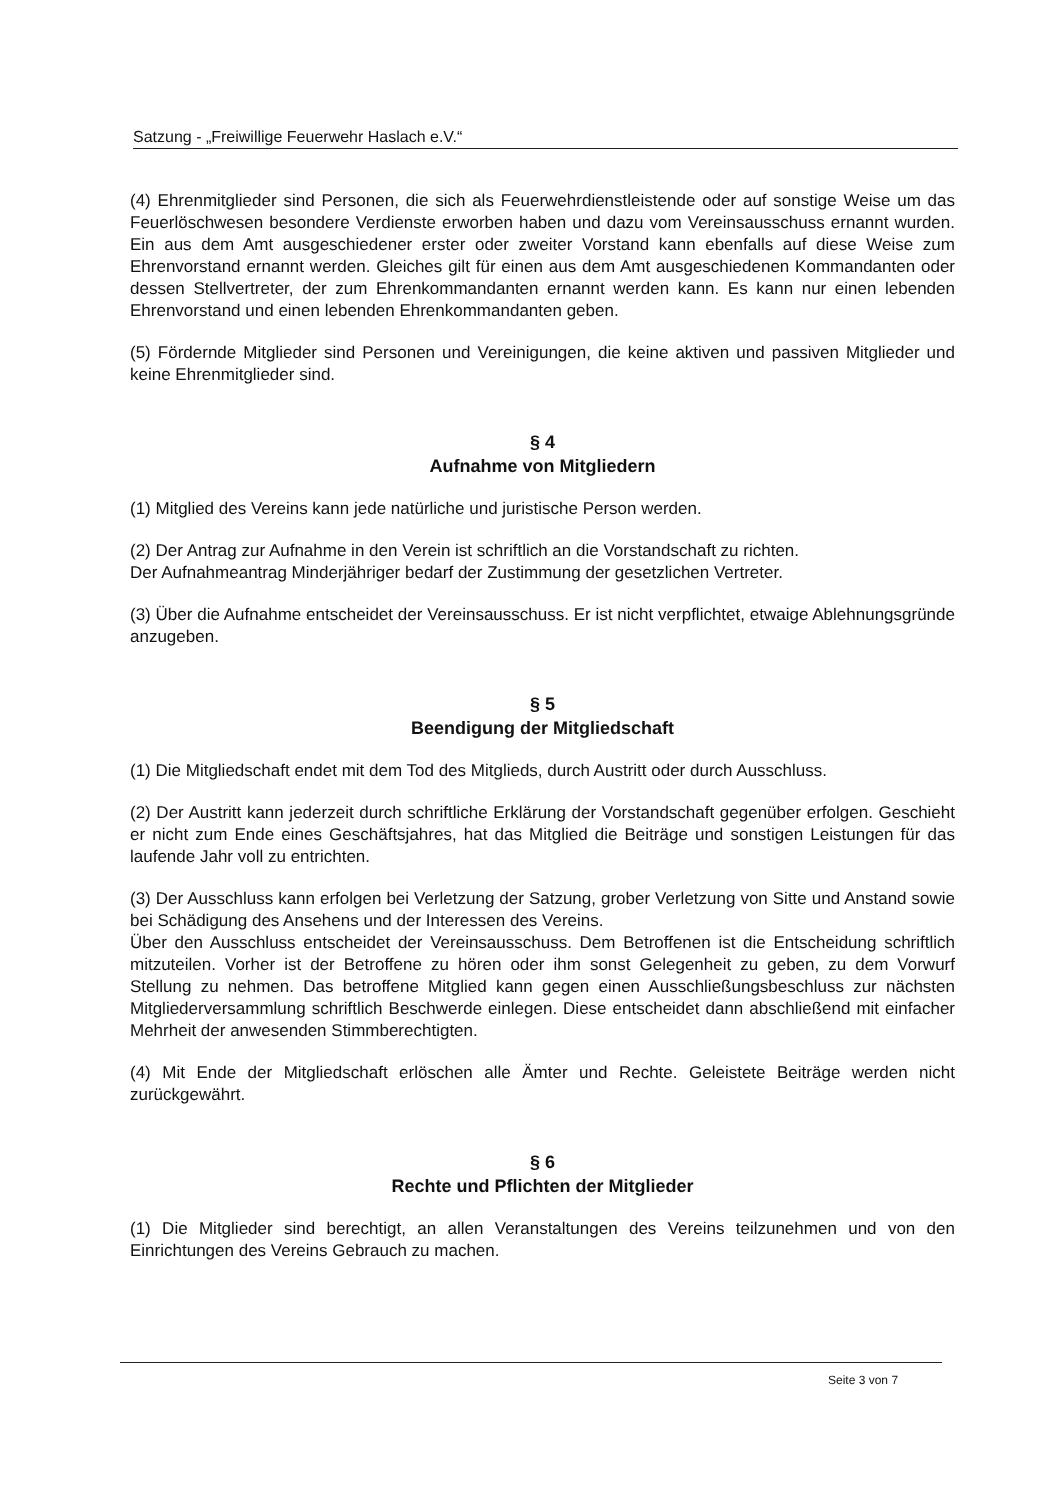Satzung - „Freiwillige Feuerwehr Haslach e.V.“
(4) Ehrenmitglieder sind Personen, die sich als Feuerwehrdienstleistende oder auf sonstige Weise um das Feuerlöschwesen besondere Verdienste erworben haben und dazu vom Vereinsausschuss ernannt wurden. Ein aus dem Amt ausgeschiedener erster oder zweiter Vorstand kann ebenfalls auf diese Weise zum Ehrenvorstand ernannt werden. Gleiches gilt für einen aus dem Amt ausgeschiedenen Kommandanten oder dessen Stellvertreter, der zum Ehrenkommandanten ernannt werden kann. Es kann nur einen lebenden Ehrenvorstand und einen lebenden Ehrenkommandanten geben.
(5) Fördernde Mitglieder sind Personen und Vereinigungen, die keine aktiven und passiven Mitglieder und keine Ehrenmitglieder sind.
§ 4
Aufnahme von Mitgliedern
(1) Mitglied des Vereins kann jede natürliche und juristische Person werden.
(2) Der Antrag zur Aufnahme in den Verein ist schriftlich an die Vorstandschaft zu richten.
Der Aufnahmeantrag Minderjähriger bedarf der Zustimmung der gesetzlichen Vertreter.
(3) Über die Aufnahme entscheidet der Vereinsausschuss. Er ist nicht verpflichtet, etwaige Ablehnungsgründe anzugeben.
§ 5
Beendigung der Mitgliedschaft
(1) Die Mitgliedschaft endet mit dem Tod des Mitglieds, durch Austritt oder durch Ausschluss.
(2) Der Austritt kann jederzeit durch schriftliche Erklärung der Vorstandschaft gegenüber erfolgen. Geschieht er nicht zum Ende eines Geschäftsjahres, hat das Mitglied die Beiträge und sonstigen Leistungen für das laufende Jahr voll zu entrichten.
(3) Der Ausschluss kann erfolgen bei Verletzung der Satzung, grober Verletzung von Sitte und Anstand sowie bei Schädigung des Ansehens und der Interessen des Vereins.
Über den Ausschluss entscheidet der Vereinsausschuss. Dem Betroffenen ist die Entscheidung schriftlich mitzuteilen. Vorher ist der Betroffene zu hören oder ihm sonst Gelegenheit zu geben, zu dem Vorwurf Stellung zu nehmen. Das betroffene Mitglied kann gegen einen Ausschließungsbeschluss zur nächsten Mitgliederversammlung schriftlich Beschwerde einlegen. Diese entscheidet dann abschließend mit einfacher Mehrheit der anwesenden Stimmberechtigten.
(4) Mit Ende der Mitgliedschaft erlöschen alle Ämter und Rechte. Geleistete Beiträge werden nicht zurückgewährt.
§ 6
Rechte und Pflichten der Mitglieder
(1) Die Mitglieder sind berechtigt, an allen Veranstaltungen des Vereins teilzunehmen und von den Einrichtungen des Vereins Gebrauch zu machen.
Seite 3 von 7